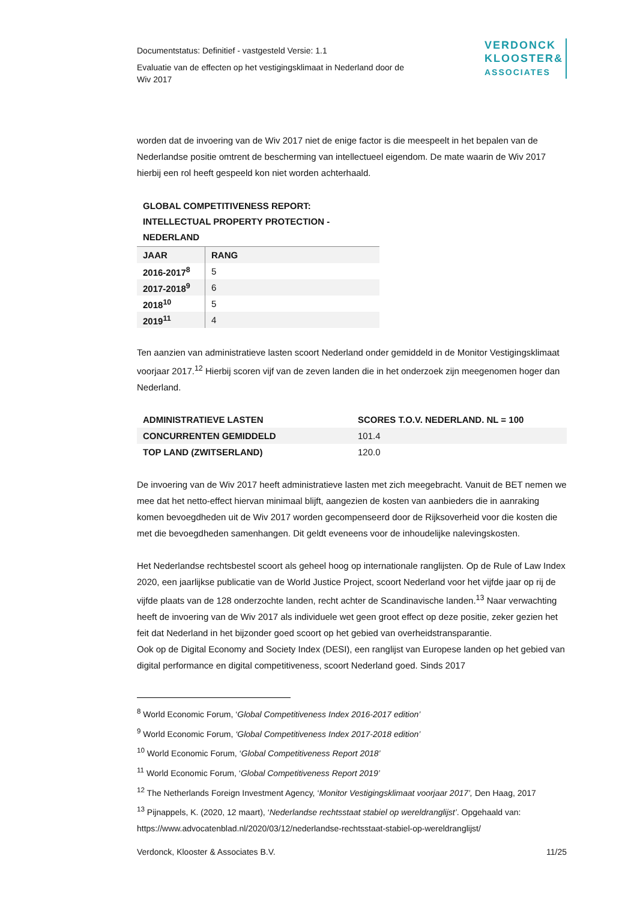Documentstatus: Definitief - vastgesteld Versie: 1.1
Evaluatie van de effecten op het vestigingsklimaat in Nederland door de Wiv 2017
VERDONCK
KLOOSTER&
ASSOCIATES
worden dat de invoering van de Wiv 2017 niet de enige factor is die meespeelt in het bepalen van de Nederlandse positie omtrent de bescherming van intellectueel eigendom. De mate waarin de Wiv 2017 hierbij een rol heeft gespeeld kon niet worden achterhaald.
| GLOBAL COMPETITIVENESS REPORT: INTELLECTUAL PROPERTY PROTECTION - NEDERLAND | |
| --- | --- |
| JAAR | RANG |
| 2016-2017<sup>8</sup> | 5 |
| 2017-2018<sup>9</sup> | 6 |
| 2018<sup>10</sup> | 5 |
| 2019<sup>11</sup> | 4 |
Ten aanzien van administratieve lasten scoort Nederland onder gemiddeld in de Monitor Vestigingsklimaat voorjaar 2017.<sup>12</sup> Hierbij scoren vijf van de zeven landen die in het onderzoek zijn meegenomen hoger dan Nederland.
| ADMINISTRATIEVE LASTEN | SCORES T.O.V. NEDERLAND. NL = 100 |
| --- | --- |
| CONCURRENTEN GEMIDDELD | 101.4 |
| TOP LAND (ZWITSERLAND) | 120.0 |
De invoering van de Wiv 2017 heeft administratieve lasten met zich meegebracht. Vanuit de BET nemen we mee dat het netto-effect hiervan minimaal blijft, aangezien de kosten van aanbieders die in aanraking komen bevoegdheden uit de Wiv 2017 worden gecompenseerd door de Rijksoverheid voor die kosten die met die bevoegdheden samenhangen. Dit geldt eveneens voor de inhoudelijke nalevingskosten.
Het Nederlandse rechtsbestel scoort als geheel hoog op internationale ranglijsten. Op de Rule of Law Index 2020, een jaarlijkse publicatie van de World Justice Project, scoort Nederland voor het vijfde jaar op rij de vijfde plaats van de 128 onderzochte landen, recht achter de Scandinavische landen.<sup>13</sup> Naar verwachting heeft de invoering van de Wiv 2017 als individuele wet geen groot effect op deze positie, zeker gezien het feit dat Nederland in het bijzonder goed scoort op het gebied van overheidstransparantie.
Ook op de Digital Economy and Society Index (DESI), een ranglijst van Europese landen op het gebied van digital performance en digital competitiveness, scoort Nederland goed. Sinds 2017
<sup>8</sup> World Economic Forum, ‘Global Competitiveness Index 2016-2017 edition’
<sup>9</sup> World Economic Forum, ‘Global Competitiveness Index 2017-2018 edition’
<sup>10</sup> World Economic Forum, ‘Global Competitiveness Report 2018’
<sup>11</sup> World Economic Forum, ‘Global Competitiveness Report 2019’
<sup>12</sup> The Netherlands Foreign Investment Agency, ‘Monitor Vestigingsklimaat voorjaar 2017’, Den Haag, 2017
<sup>13</sup> Pijnappels, K. (2020, 12 maart), ‘Nederlandse rechtsstaat stabiel op wereldranglijst’. Opgehaald van:
https://www.advocatenblad.nl/2020/03/12/nederlandse-rechtsstaat-stabiel-op-wereldranglijst/
Verdonck, Klooster & Associates B.V. 11/25